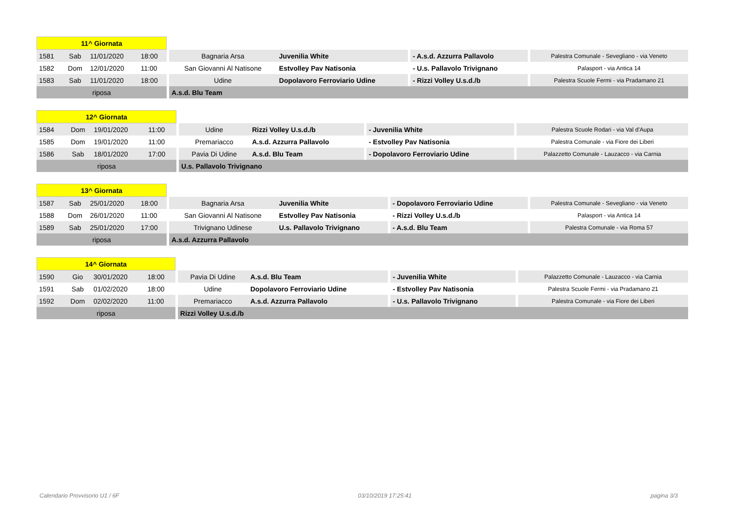| 11^ Giornata | | | | | | | |
| 1581 | Sab | 11/01/2020 | 18:00 | Bagnaria Arsa | Juvenilia White | - A.s.d. Azzurra Pallavolo | Palestra Comunale - Sevegliano - via Veneto |
| 1582 | Dom | 12/01/2020 | 11:00 | San Giovanni Al Natisone | Estvolley Pav Natisonia | - U.s. Pallavolo Trivignano | Palasport - via Antica 14 |
| 1583 | Sab | 11/01/2020 | 18:00 | Udine | Dopolavoro Ferroviario Udine | - Rizzi Volley U.s.d./b | Palestra Scuole Fermi - via Pradamano 21 |
| riposa | | | | A.s.d. Blu Team | | | |
| 12^ Giornata | | | | | | | |
| 1584 | Dom | 19/01/2020 | 11:00 | Udine | Rizzi Volley U.s.d./b | - Juvenilia White | Palestra Scuole Rodari - via Val d'Aupa |
| 1585 | Dom | 19/01/2020 | 11:00 | Premariacco | A.s.d. Azzurra Pallavolo | - Estvolley Pav Natisonia | Palestra Comunale - via Fiore dei Liberi |
| 1586 | Sab | 18/01/2020 | 17:00 | Pavia Di Udine | A.s.d. Blu Team | - Dopolavoro Ferroviario Udine | Palazzetto Comunale - Lauzacco - via Carnia |
| riposa | | | | U.s. Pallavolo Trivignano | | | |
| 13^ Giornata | | | | | | | |
| 1587 | Sab | 25/01/2020 | 18:00 | Bagnaria Arsa | Juvenilia White | - Dopolavoro Ferroviario Udine | Palestra Comunale - Sevegliano - via Veneto |
| 1588 | Dom | 26/01/2020 | 11:00 | San Giovanni Al Natisone | Estvolley Pav Natisonia | - Rizzi Volley U.s.d./b | Palasport - via Antica 14 |
| 1589 | Sab | 25/01/2020 | 17:00 | Trivignano Udinese | U.s. Pallavolo Trivignano | - A.s.d. Blu Team | Palestra Comunale - via Roma 57 |
| riposa | | | | A.s.d. Azzurra Pallavolo | | | |
| 14^ Giornata | | | | | | | |
| 1590 | Gio | 30/01/2020 | 18:00 | Pavia Di Udine | A.s.d. Blu Team | - Juvenilia White | Palazzetto Comunale - Lauzacco - via Carnia |
| 1591 | Sab | 01/02/2020 | 18:00 | Udine | Dopolavoro Ferroviario Udine | - Estvolley Pav Natisonia | Palestra Scuole Fermi - via Pradamano 21 |
| 1592 | Dom | 02/02/2020 | 11:00 | Premariacco | A.s.d. Azzurra Pallavolo | - U.s. Pallavolo Trivignano | Palestra Comunale - via Fiore dei Liberi |
| riposa | | | | Rizzi Volley U.s.d./b | | | |
Calendario Provvisorio U1 / 6F 03/10/2019 17:25:41 pagina 3/3